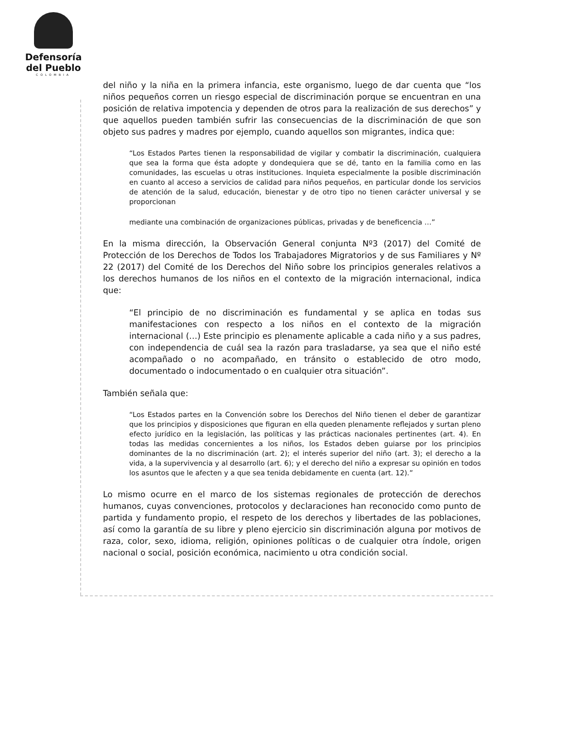Defensoría
del Pueblo
COLOMBIA
del niño y la niña en la primera infancia, este organismo, luego de dar cuenta que “los niños pequeños corren un riesgo especial de discriminación porque se encuentran en una posición de relativa impotencia y dependen de otros para la realización de sus derechos” y que aquellos pueden también sufrir las consecuencias de la discriminación de que son objeto sus padres y madres por ejemplo, cuando aquellos son migrantes, indica que:
“Los Estados Partes tienen la responsabilidad de vigilar y combatir la discriminación, cualquiera que sea la forma que ésta adopte y dondequiera que se dé, tanto en la familia como en las comunidades, las escuelas u otras instituciones. Inquieta especialmente la posible discriminación en cuanto al acceso a servicios de calidad para niños pequeños, en particular donde los servicios de atención de la salud, educación, bienestar y de otro tipo no tienen carácter universal y se proporcionan
mediante una combinación de organizaciones públicas, privadas y de beneficencia …”
En la misma dirección, la Observación General conjunta Nº3 (2017) del Comité de Protección de los Derechos de Todos los Trabajadores Migratorios y de sus Familiares y Nº 22 (2017) del Comité de los Derechos del Niño sobre los principios generales relativos a los derechos humanos de los niños en el contexto de la migración internacional, indica que:
“El principio de no discriminación es fundamental y se aplica en todas sus manifestaciones con respecto a los niños en el contexto de la migración internacional (…) Este principio es plenamente aplicable a cada niño y a sus padres, con independencia de cuál sea la razón para trasladarse, ya sea que el niño esté acompañado o no acompañado, en tránsito o establecido de otro modo, documentado o indocumentado o en cualquier otra situación”.
También señala que:
“Los Estados partes en la Convención sobre los Derechos del Niño tienen el deber de garantizar que los principios y disposiciones que figuran en ella queden plenamente reflejados y surtan pleno efecto jurídico en la legislación, las políticas y las prácticas nacionales pertinentes (art. 4). En todas las medidas concernientes a los niños, los Estados deben guiarse por los principios dominantes de la no discriminación (art. 2); el interés superior del niño (art. 3); el derecho a la vida, a la supervivencia y al desarrollo (art. 6); y el derecho del niño a expresar su opinión en todos los asuntos que le afecten y a que sea tenida debidamente en cuenta (art. 12).”
Lo mismo ocurre en el marco de los sistemas regionales de protección de derechos humanos, cuyas convenciones, protocolos y declaraciones han reconocido como punto de partida y fundamento propio, el respeto de los derechos y libertades de las poblaciones, así como la garantía de su libre y pleno ejercicio sin discriminación alguna por motivos de raza, color, sexo, idioma, religión, opiniones políticas o de cualquier otra índole, origen nacional o social, posición económica, nacimiento u otra condición social.